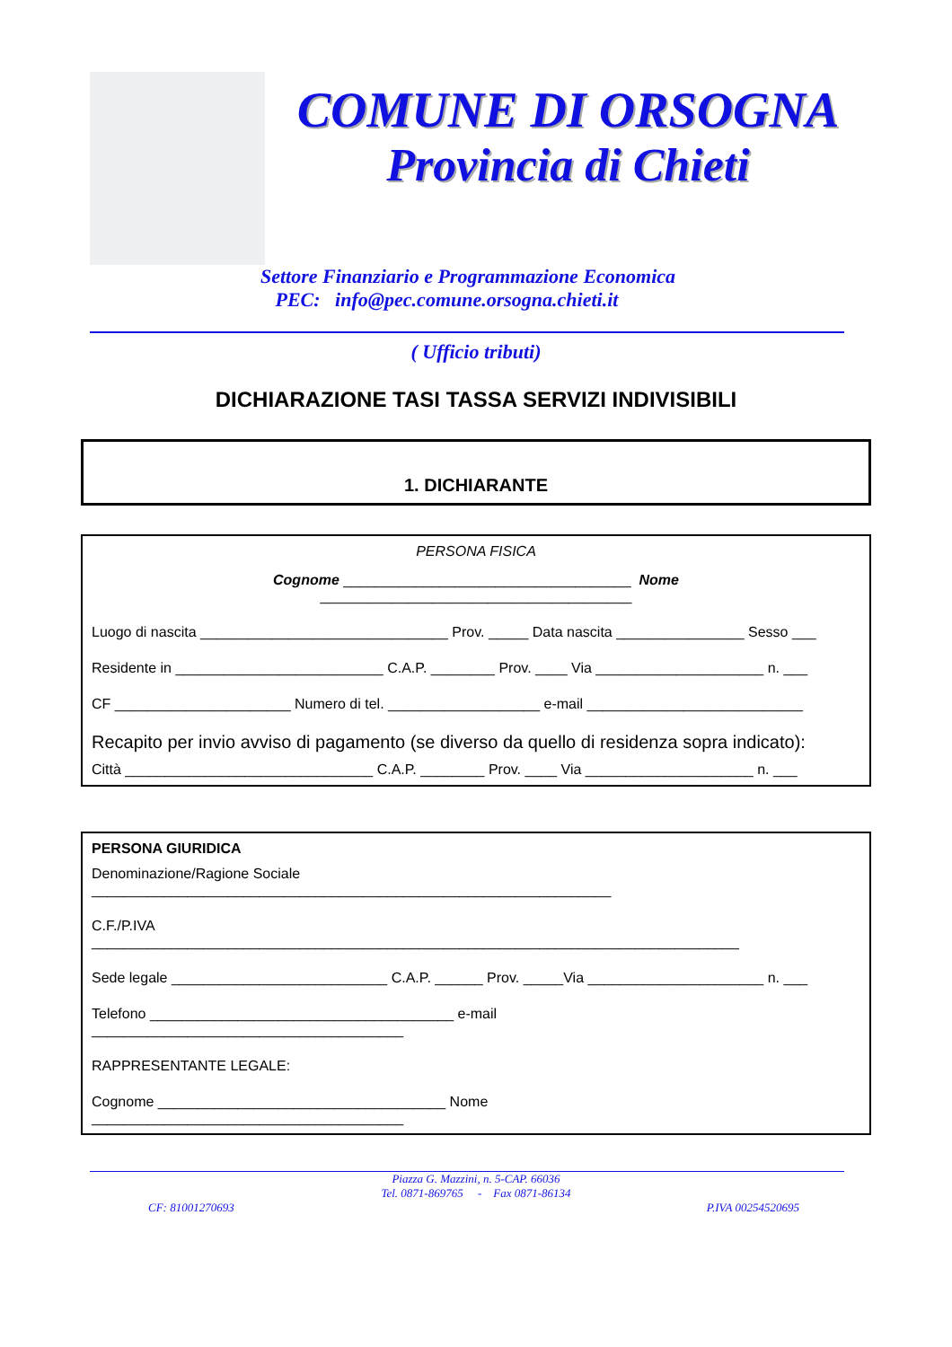COMUNE DI ORSOGNA
Provincia di Chieti
Settore Finanziario e Programmazione Economica
PEC: info@pec.comune.orsogna.chieti.it
( Ufficio tributi)
DICHIARAZIONE TASI TASSA SERVIZI INDIVISIBILI
1. DICHIARANTE
PERSONA FISICA
Cognome ____________________________________ Nome
_______________________________________
Luogo di nascita _______________________________ Prov. _____ Data nascita ________________ Sesso ___
Residente in __________________________ C.A.P. ________ Prov. ____ Via _____________________ n. ___
CF ______________________ Numero di tel. ___________________ e-mail ___________________________
Recapito per invio avviso di pagamento (se diverso da quello di residenza sopra indicato):
Città _______________________________ C.A.P. ________ Prov. ____ Via _____________________ n. ___
PERSONA GIURIDICA
Denominazione/Ragione Sociale
_________________________________________________________________
C.F./P.IVA
_________________________________________________________________________________
Sede legale ___________________________ C.A.P. ______ Prov. _____Via ______________________ n. ___
Telefono ______________________________________ e-mail
_______________________________________
RAPPRESENTANTE LEGALE:
Cognome ____________________________________ Nome
_______________________________________
Piazza G. Mazzini, n. 5-CAP. 66036
Tel. 0871-869765 - Fax 0871-86134
CF: 81001270693 P.IVA 00254520695